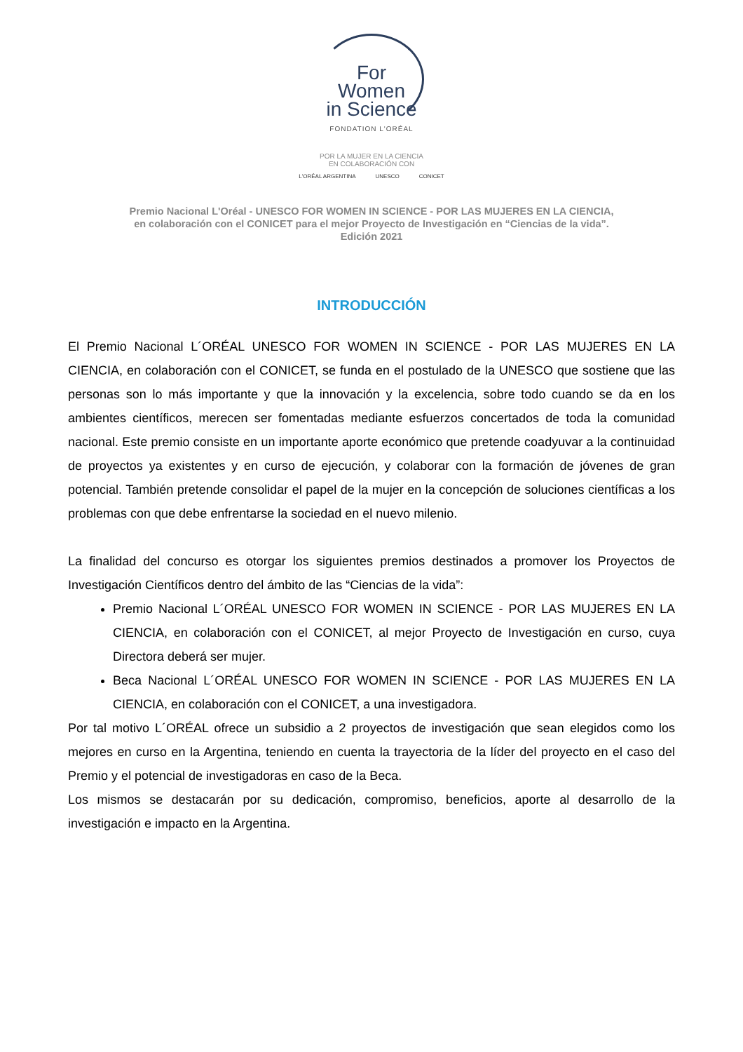For Women
in Science
FONDATION L'ORÉAL
POR LA MUJER EN LA CIENCIA
EN COLABORACIÓN CON
L'ORÉAL ARGENTINA UNESCO CONICET
Premio Nacional L'Oréal - UNESCO FOR WOMEN IN SCIENCE - POR LAS MUJERES EN LA CIENCIA,
en colaboración con el CONICET para el mejor Proyecto de Investigación en “Ciencias de la vida”.
Edición 2021
INTRODUCCIÓN
El Premio Nacional L´ORÉAL UNESCO FOR WOMEN IN SCIENCE - POR LAS MUJERES EN LA CIENCIA, en colaboración con el CONICET, se funda en el postulado de la UNESCO que sostiene que las personas son lo más importante y que la innovación y la excelencia, sobre todo cuando se da en los ambientes científicos, merecen ser fomentadas mediante esfuerzos concertados de toda la comunidad nacional. Este premio consiste en un importante aporte económico que pretende coadyuvar a la continuidad de proyectos ya existentes y en curso de ejecución, y colaborar con la formación de jóvenes de gran potencial. También pretende consolidar el papel de la mujer en la concepción de soluciones científicas a los problemas con que debe enfrentarse la sociedad en el nuevo milenio.
La finalidad del concurso es otorgar los siguientes premios destinados a promover los Proyectos de Investigación Científicos dentro del ámbito de las “Ciencias de la vida”:
Premio Nacional L´ORÉAL UNESCO FOR WOMEN IN SCIENCE - POR LAS MUJERES EN LA CIENCIA, en colaboración con el CONICET, al mejor Proyecto de Investigación en curso, cuya Directora deberá ser mujer.
Beca Nacional L´ORÉAL UNESCO FOR WOMEN IN SCIENCE - POR LAS MUJERES EN LA CIENCIA, en colaboración con el CONICET, a una investigadora.
Por tal motivo L´ORÉAL ofrece un subsidio a 2 proyectos de investigación que sean elegidos como los mejores en curso en la Argentina, teniendo en cuenta la trayectoria de la líder del proyecto en el caso del Premio y el potencial de investigadoras en caso de la Beca.
Los mismos se destacarán por su dedicación, compromiso, beneficios, aporte al desarrollo de la investigación e impacto en la Argentina.